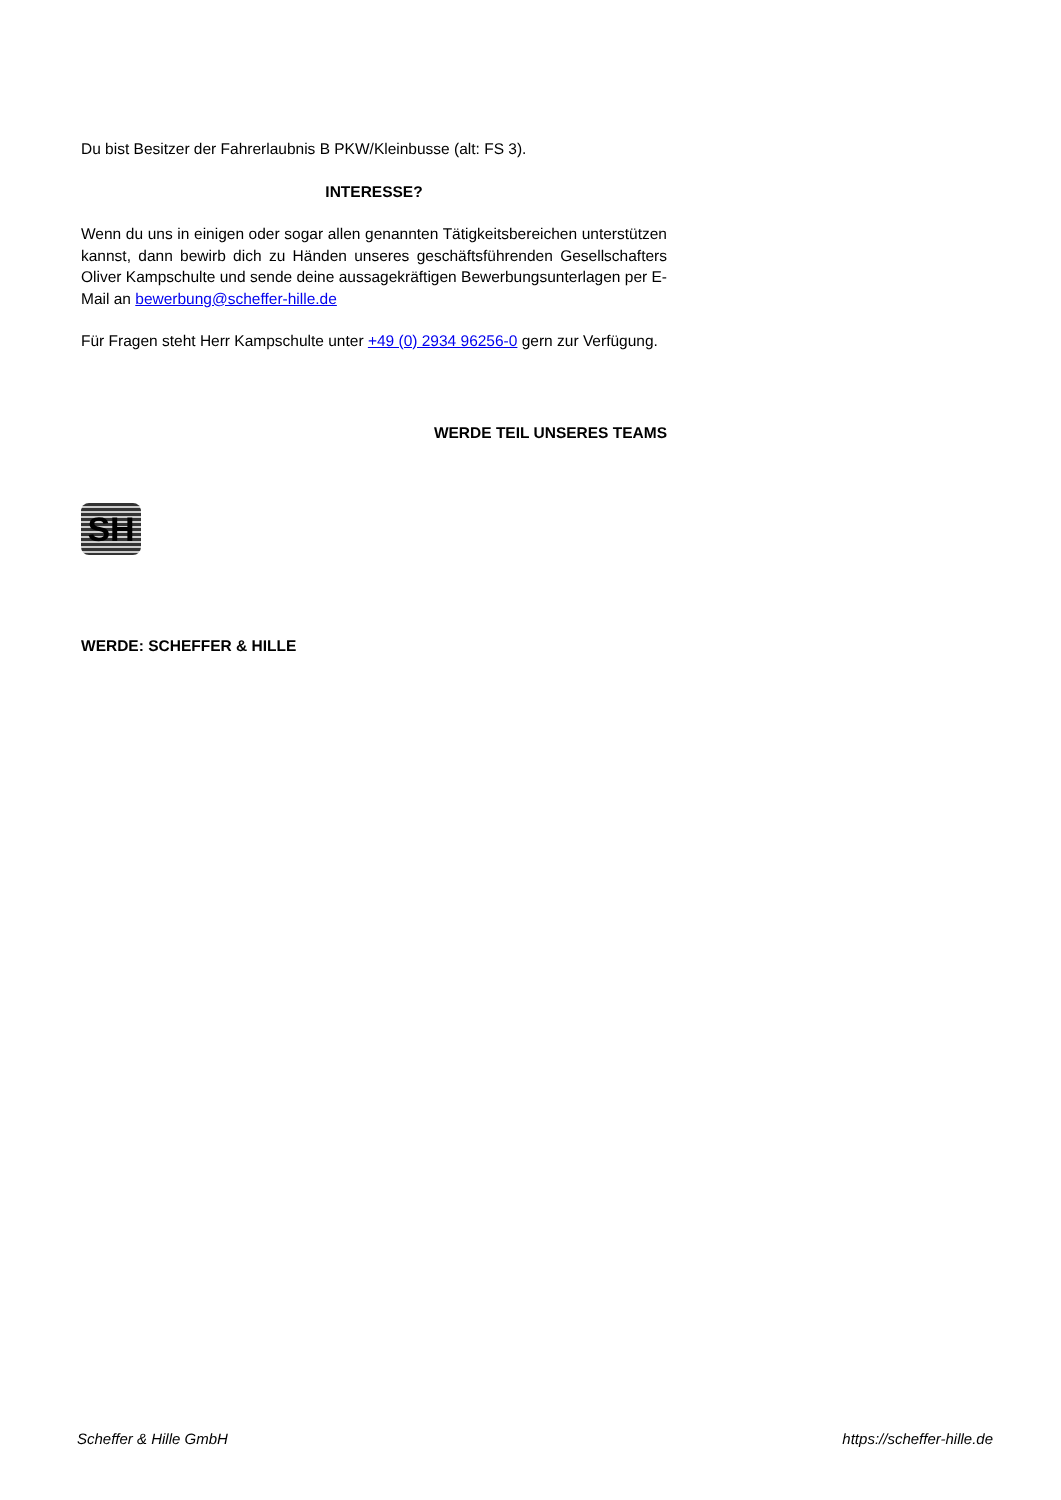Du bist Besitzer der Fahrerlaubnis B PKW/Kleinbusse (alt: FS 3).
INTERESSE?
Wenn du uns in einigen oder sogar allen genannten Tätigkeitsbereichen unterstützen kannst, dann bewirb dich zu Händen unseres geschäftsführenden Gesellschafters Oliver Kampschulte und sende deine aussagekräftigen Bewerbungsunterlagen per E-Mail an bewerbung@scheffer-hille.de
Für Fragen steht Herr Kampschulte unter +49 (0) 2934 96256-0 gern zur Verfügung.
WERDE TEIL UNSERES TEAMS
SH
WERDE: SCHEFFER & HILLE
Scheffer & Hille GmbH https://scheffer-hille.de